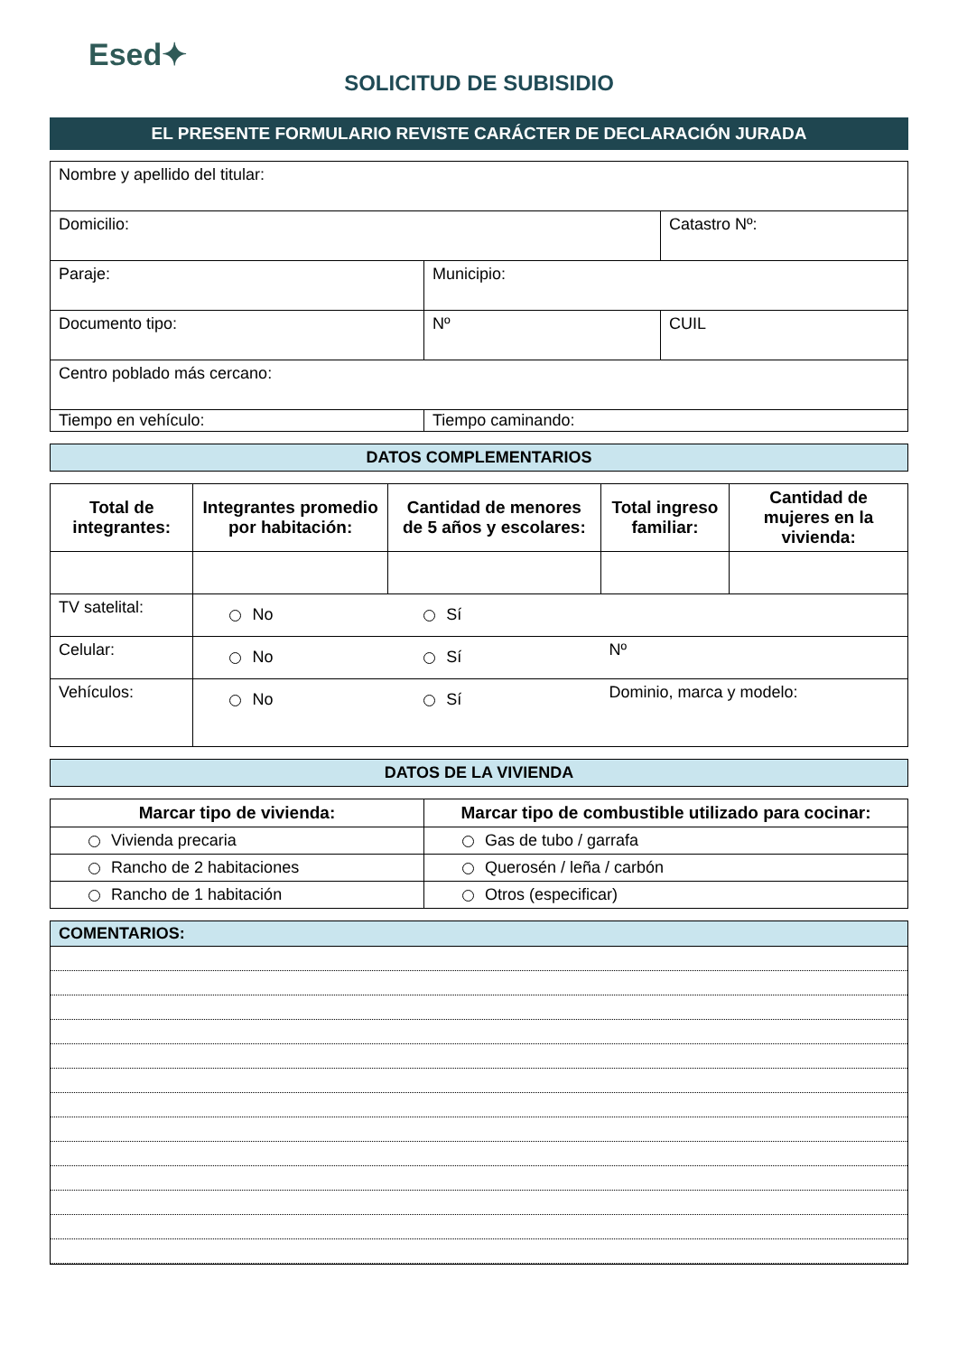Esed✦
SOLICITUD DE SUBISIDIO
EL PRESENTE FORMULARIO REVISTE CARÁCTER DE DECLARACIÓN JURADA
| Nombre y apellido del titular: | | |
| Domicilio: | | Catastro Nº: |
| Paraje: | Municipio: | |
| Documento tipo: | Nº | CUIL |
| Centro poblado más cercano: | | |
| Tiempo en vehículo: | Tiempo caminando: | |
DATOS COMPLEMENTARIOS
| Total de integrantes: | Integrantes promedio por habitación: | Cantidad de menores de 5 años y escolares: | Total ingreso familiar: | Cantidad de mujeres en la vivienda: |
| --- | --- | --- | --- | --- |
| TV satelital: | No | Sí | | |
| Celular: | No | Sí | Nº | |
| Vehículos: | No | Sí | Dominio, marca y modelo: | |
DATOS DE LA VIVIENDA
| Marcar tipo de vivienda: | Marcar tipo de combustible utilizado para cocinar: |
| --- | --- |
| Vivienda precaria | Gas de tubo / garrafa |
| Rancho de 2 habitaciones | Querosén / leña / carbón |
| Rancho de 1 habitación | Otros (especificar) |
COMENTARIOS: